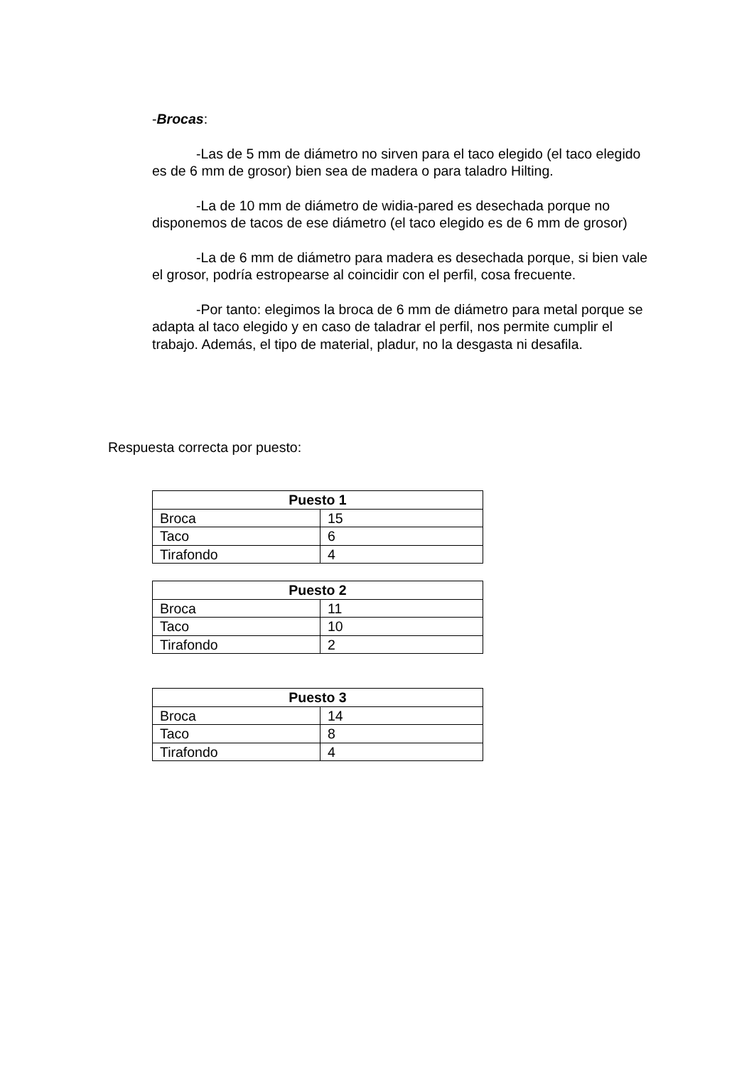-Brocas:
-Las de 5 mm de diámetro no sirven para el taco elegido (el taco elegido es de 6 mm de grosor) bien sea de madera o para taladro Hilting.
-La de 10 mm de diámetro de widia-pared es desechada porque no disponemos de tacos de ese diámetro (el taco elegido es de 6 mm de grosor)
-La de 6 mm de diámetro para madera es desechada porque, si bien vale el grosor, podría estropearse al coincidir con el perfil, cosa frecuente.
-Por tanto: elegimos la broca de 6 mm de diámetro para metal porque se adapta al taco elegido y en caso de taladrar el perfil, nos permite cumplir el trabajo. Además, el tipo de material, pladur, no la desgasta ni desafila.
Respuesta correcta por puesto:
| Puesto 1 | |
| --- | --- |
| Broca | 15 |
| Taco | 6 |
| Tirafondo | 4 |
| Puesto 2 | |
| --- | --- |
| Broca | 11 |
| Taco | 10 |
| Tirafondo | 2 |
| Puesto 3 | |
| --- | --- |
| Broca | 14 |
| Taco | 8 |
| Tirafondo | 4 |